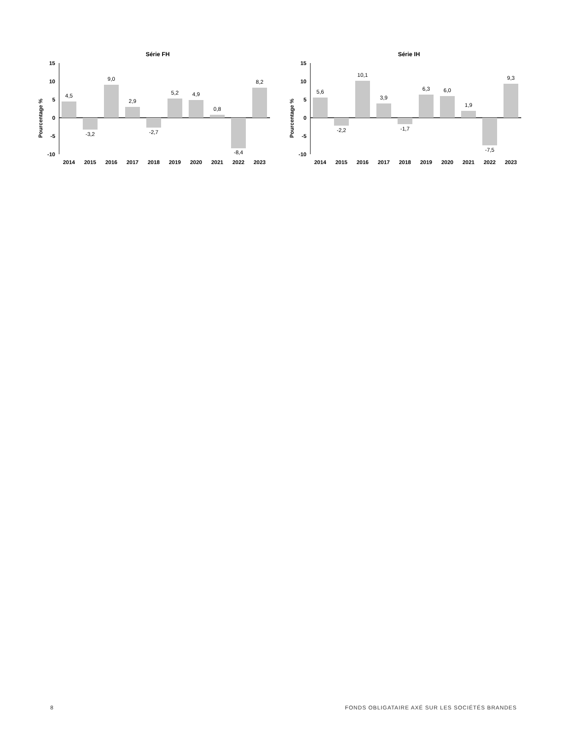Série FH
Pourcentage %
15
10
5
0
-5
-10
4,5
-3,2
9,0
2,9
-2,7
5,2
4,9
0,8
-8,4
8,2
2014
2015
2016
2017
2018
2019
2020
2021
2022
2023
Série IH
Pourcentage %
15
10
5
0
-5
-10
5,6
-2,2
10,1
3,9
-1,7
6,3
6,0
1,9
-7,5
9,3
2014
2015
2016
2017
2018
2019
2020
2021
2022
2023
8 FONDS OBLIGATAIRE AXÉ SUR LES SOCIÉTÉS BRANDES